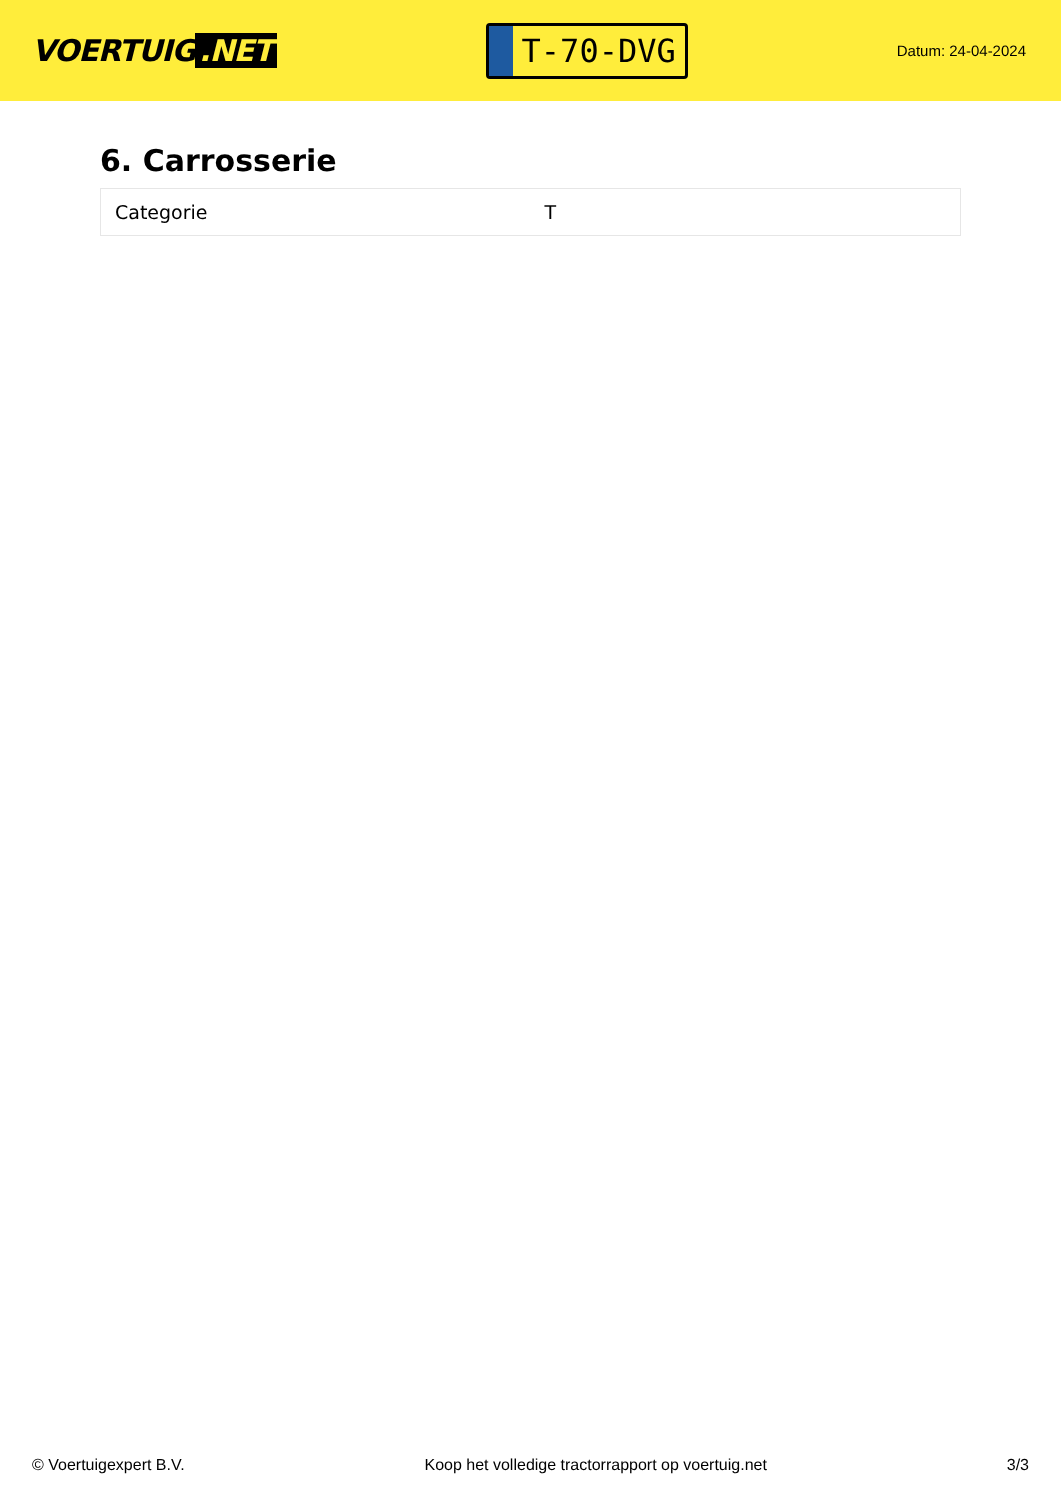VOERTUIG.NET
T-70-DVG
Datum: 24-04-2024
6. Carrosserie
| Categorie | T |
© Voertuigexpert B.V. Koop het volledige tractorrapport op voertuig.net 3/3